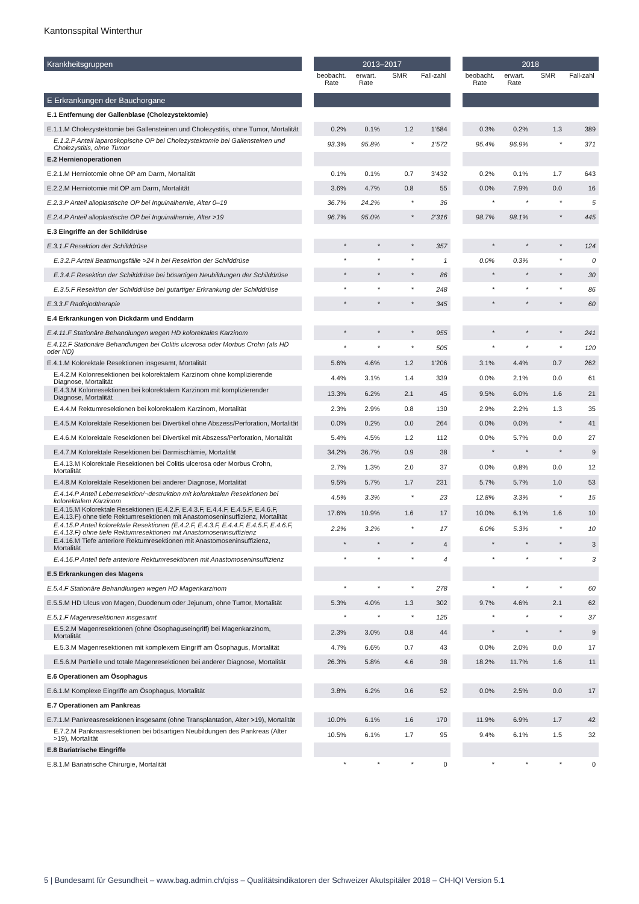Kantonsspital Winterthur
| Krankheitsgruppen | | 2013–2017 | | | | | 2018 | | | |
| --- | --- | --- | --- | --- | --- | --- | --- | --- | --- | --- |
| | | beobacht. Rate | erwart. Rate | SMR | Fall-zahl | | beobacht. Rate | erwart. Rate | SMR | Fall-zahl |
| E Erkrankungen der Bauchorgane | | | | | | | | | | |
| E.1 Entfernung der Gallenblase (Cholezystektomie) | | | | | | | | | | |
| E.1.1.M Cholezystektomie bei Gallensteinen und Cholezystitis, ohne Tumor, Mortalität | | 0.2% | 0.1% | 1.2 | 1’684 | | 0.3% | 0.2% | 1.3 | 389 |
| E.1.2.P Anteil laparoskopische OP bei Cholezystektomie bei Gallensteinen und Cholezystitis, ohne Tumor | | 93.3% | 95.8% | * | 1’572 | | 95.4% | 96.9% | * | 371 |
| E.2 Hernienoperationen | | | | | | | | | | |
| E.2.1.M Herniotomie ohne OP am Darm, Mortalität | | 0.1% | 0.1% | 0.7 | 3’432 | | 0.2% | 0.1% | 1.7 | 643 |
| E.2.2.M Herniotomie mit OP am Darm, Mortalität | | 3.6% | 4.7% | 0.8 | 55 | | 0.0% | 7.9% | 0.0 | 16 |
| E.2.3.P Anteil alloplastische OP bei Inguinalhernie, Alter 0–19 | | 36.7% | 24.2% | * | 36 | | * | * | * | 5 |
| E.2.4.P Anteil alloplastische OP bei Inguinalhernie, Alter >19 | | 96.7% | 95.0% | * | 2’316 | | 98.7% | 98.1% | * | 445 |
| E.3 Eingriffe an der Schilddrüse | | | | | | | | | | |
| E.3.1.F Resektion der Schilddrüse | | * | * | * | 357 | | * | * | * | 124 |
| E.3.2.P Anteil Beatmungsfälle >24 h bei Resektion der Schilddrüse | | * | * | * | 1 | | 0.0% | 0.3% | * | 0 |
| E.3.4.F Resektion der Schilddrüse bei bösartigen Neubildungen der Schilddrüse | | * | * | * | 86 | | * | * | * | 30 |
| E.3.5.F Resektion der Schilddrüse bei gutartiger Erkrankung der Schilddrüse | | * | * | * | 248 | | * | * | * | 86 |
| E.3.3.F Radiojodtherapie | | * | * | * | 345 | | * | * | * | 60 |
| E.4 Erkrankungen von Dickdarm und Enddarm | | | | | | | | | | |
| E.4.11.F Stationäre Behandlungen wegen HD kolorektales Karzinom | | * | * | * | 955 | | * | * | * | 241 |
| E.4.12.F Stationäre Behandlungen bei Colitis ulcerosa oder Morbus Crohn (als HD oder ND) | | * | * | * | 505 | | * | * | * | 120 |
| E.4.1.M Kolorektale Resektionen insgesamt, Mortalität | | 5.6% | 4.6% | 1.2 | 1’206 | | 3.1% | 4.4% | 0.7 | 262 |
| E.4.2.M Kolonresektionen bei kolorektalem Karzinom ohne komplizierende Diagnose, Mortalität | | 4.4% | 3.1% | 1.4 | 339 | | 0.0% | 2.1% | 0.0 | 61 |
| E.4.3.M Kolonresektionen bei kolorektalem Karzinom mit komplizierender Diagnose, Mortalität | | 13.3% | 6.2% | 2.1 | 45 | | 9.5% | 6.0% | 1.6 | 21 |
| E.4.4.M Rektumresektionen bei kolorektalem Karzinom, Mortalität | | 2.3% | 2.9% | 0.8 | 130 | | 2.9% | 2.2% | 1.3 | 35 |
| E.4.5.M Kolorektale Resektionen bei Divertikel ohne Abszess/Perforation, Mortalität | | 0.0% | 0.2% | 0.0 | 264 | | 0.0% | 0.0% | * | 41 |
| E.4.6.M Kolorektale Resektionen bei Divertikel mit Abszess/Perforation, Mortalität | | 5.4% | 4.5% | 1.2 | 112 | | 0.0% | 5.7% | 0.0 | 27 |
| E.4.7.M Kolorektale Resektionen bei Darmischämie, Mortalität | | 34.2% | 36.7% | 0.9 | 38 | | * | * | * | 9 |
| E.4.13.M Kolorektale Resektionen bei Colitis ulcerosa oder Morbus Crohn, Mortalität | | 2.7% | 1.3% | 2.0 | 37 | | 0.0% | 0.8% | 0.0 | 12 |
| E.4.8.M Kolorektale Resektionen bei anderer Diagnose, Mortalität | | 9.5% | 5.7% | 1.7 | 231 | | 5.7% | 5.7% | 1.0 | 53 |
| E.4.14.P Anteil Leberresektion/¬destruktion mit kolorektalen Resektionen bei kolorektalem Karzinom | | 4.5% | 3.3% | * | 23 | | 12.8% | 3.3% | * | 15 |
| E.4.15.M Kolorektale Resektionen (E.4.2.F, E.4.3.F, E.4.4.F, E.4.5.F, E.4.6.F, E.4.13.F) ohne tiefe Rektumresektionen mit Anastomoseninsuffizienz, Mortalität | | 17.6% | 10.9% | 1.6 | 17 | | 10.0% | 6.1% | 1.6 | 10 |
| E.4.15.P Anteil kolorektale Resektionen (E.4.2.F, E.4.3.F, E.4.4.F, E.4.5.F, E.4.6.F, E.4.13.F) ohne tiefe Rektumresektionen mit Anastomoseninsuffizienz | | 2.2% | 3.2% | * | 17 | | 6.0% | 5.3% | * | 10 |
| E.4.16.M Tiefe anteriore Rektumresektionen mit Anastomoseninsuffizienz, Mortalität | | * | * | * | 4 | | * | * | * | 3 |
| E.4.16.P Anteil tiefe anteriore Rektumresektionen mit Anastomoseninsuffizienz | | * | * | * | 4 | | * | * | * | 3 |
| E.5 Erkrankungen des Magens | | | | | | | | | | |
| E.5.4.F Stationäre Behandlungen wegen HD Magenkarzinom | | * | * | * | 278 | | * | * | * | 60 |
| E.5.5.M HD Ulcus von Magen, Duodenum oder Jejunum, ohne Tumor, Mortalität | | 5.3% | 4.0% | 1.3 | 302 | | 9.7% | 4.6% | 2.1 | 62 |
| E.5.1.F Magenresektionen insgesamt | | * | * | * | 125 | | * | * | * | 37 |
| E.5.2.M Magenresektionen (ohne Ösophaguseingriff) bei Magenkarzinom, Mortalität | | 2.3% | 3.0% | 0.8 | 44 | | * | * | * | 9 |
| E.5.3.M Magenresektionen mit komplexem Eingriff am Ösophagus, Mortalität | | 4.7% | 6.6% | 0.7 | 43 | | 0.0% | 2.0% | 0.0 | 17 |
| E.5.6.M Partielle und totale Magenresektionen bei anderer Diagnose, Mortalität | | 26.3% | 5.8% | 4.6 | 38 | | 18.2% | 11.7% | 1.6 | 11 |
| E.6 Operationen am Ösophagus | | | | | | | | | | |
| E.6.1.M Komplexe Eingriffe am Ösophagus, Mortalität | | 3.8% | 6.2% | 0.6 | 52 | | 0.0% | 2.5% | 0.0 | 17 |
| E.7 Operationen am Pankreas | | | | | | | | | | |
| E.7.1.M Pankreasresektionen insgesamt (ohne Transplantation, Alter >19), Mortalität | | 10.0% | 6.1% | 1.6 | 170 | | 11.9% | 6.9% | 1.7 | 42 |
| E.7.2.M Pankreasresektionen bei bösartigen Neubildungen des Pankreas (Alter >19), Mortalität | | 10.5% | 6.1% | 1.7 | 95 | | 9.4% | 6.1% | 1.5 | 32 |
| E.8 Bariatrische Eingriffe | | | | | | | | | | |
| E.8.1.M Bariatrische Chirurgie, Mortalität | | * | * | * | 0 | | * | * | * | 0 |
5 | Bundesamt für Gesundheit – www.bag.admin.ch/qiss – Qualitätsindikatoren der Schweizer Akutspitäler 2018 – CH-IQI Version 5.1